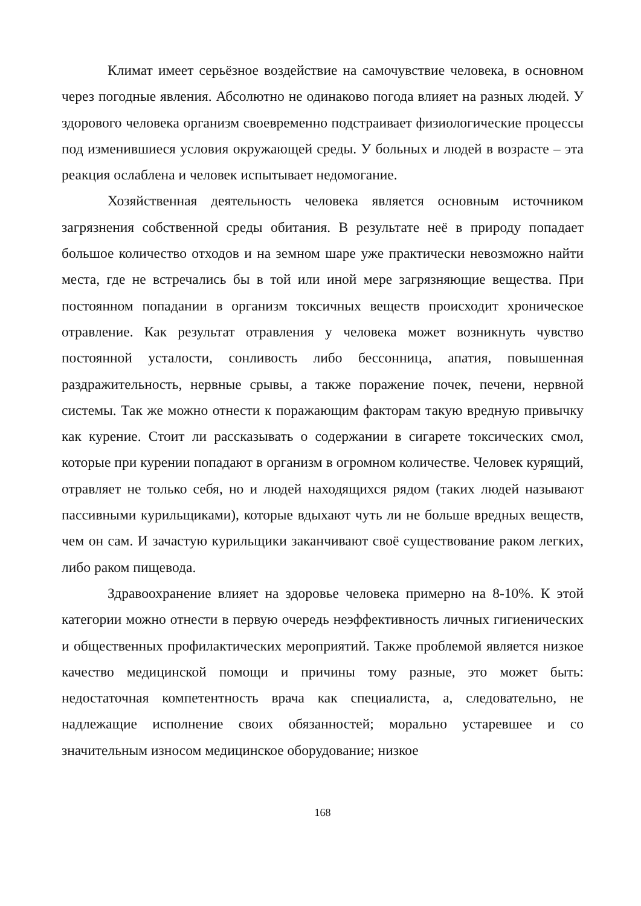Климат имеет серьёзное воздействие на самочувствие человека, в основном через погодные явления. Абсолютно не одинаково погода влияет на разных людей. У здорового человека организм своевременно подстраивает физиологические процессы под изменившиеся условия окружающей среды. У больных и людей в возрасте – эта реакция ослаблена и человек испытывает недомогание.
Хозяйственная деятельность человека является основным источником загрязнения собственной среды обитания. В результате неё в природу попадает большое количество отходов и на земном шаре уже практически невозможно найти места, где не встречались бы в той или иной мере загрязняющие вещества. При постоянном попадании в организм токсичных веществ происходит хроническое отравление. Как результат отравления у человека может возникнуть чувство постоянной усталости, сонливость либо бессонница, апатия, повышенная раздражительность, нервные срывы, а также поражение почек, печени, нервной системы. Так же можно отнести к поражающим факторам такую вредную привычку как курение. Стоит ли рассказывать о содержании в сигарете токсических смол, которые при курении попадают в организм в огромном количестве. Человек курящий, отравляет не только себя, но и людей находящихся рядом (таких людей называют пассивными курильщиками), которые вдыхают чуть ли не больше вредных веществ, чем он сам. И зачастую курильщики заканчивают своё существование раком легких, либо раком пищевода.
Здравоохранение влияет на здоровье человека примерно на 8-10%. К этой категории можно отнести в первую очередь неэффективность личных гигиенических и общественных профилактических мероприятий. Также проблемой является низкое качество медицинской помощи и причины тому разные, это может быть: недостаточная компетентность врача как специалиста, а, следовательно, не надлежащие исполнение своих обязанностей; морально устаревшее и со значительным износом медицинское оборудование; низкое
168